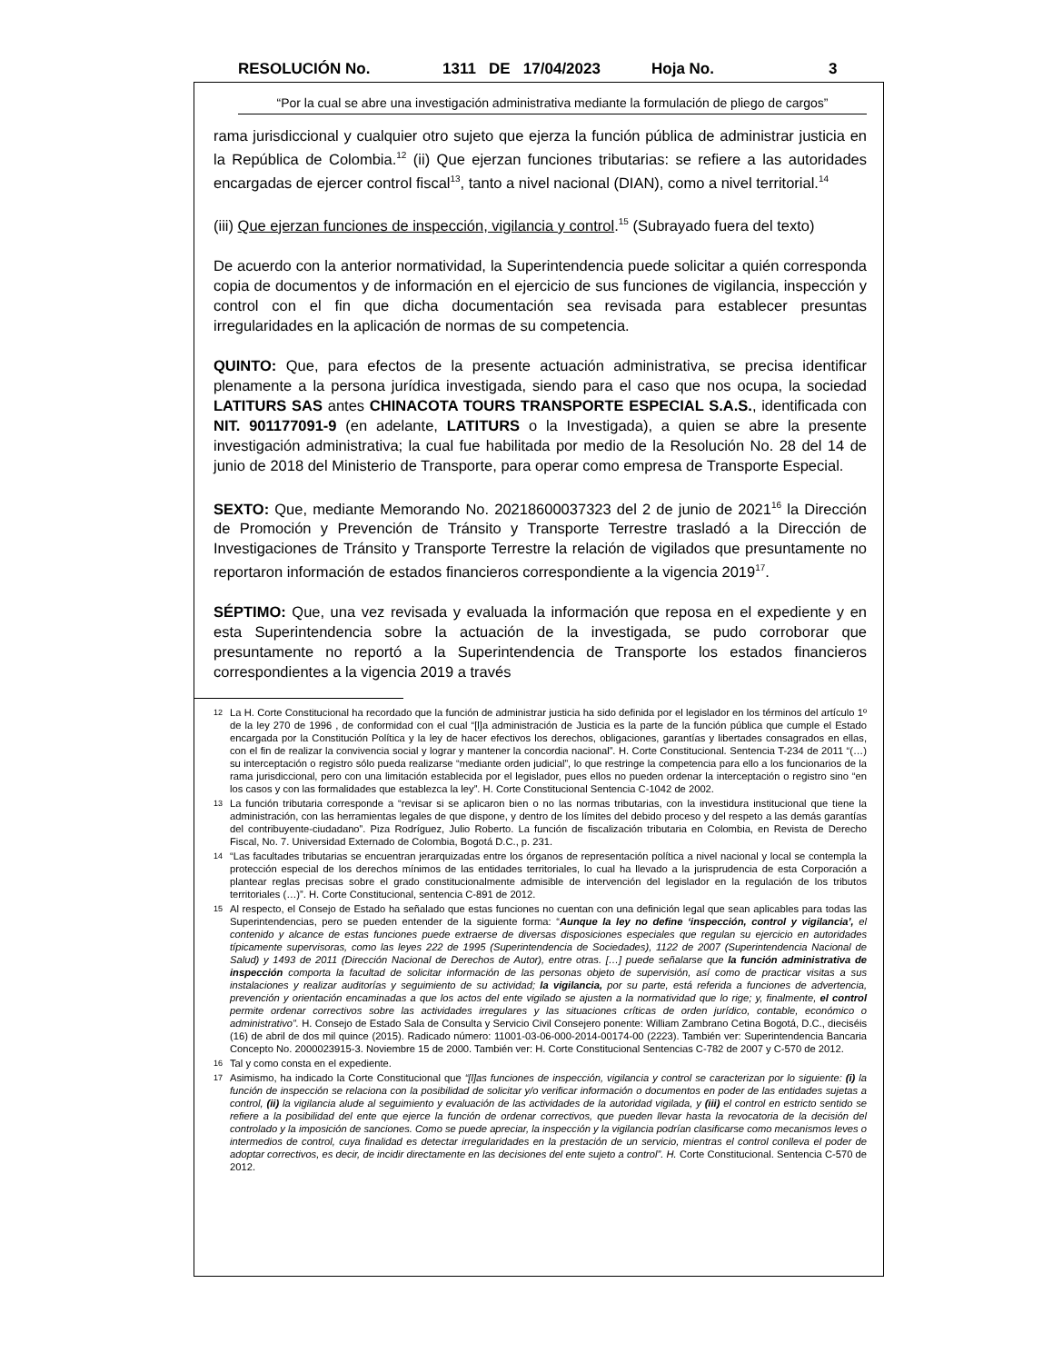RESOLUCIÓN No. 1311 DE 17/04/2023 Hoja No. 3
“Por la cual se abre una investigación administrativa mediante la formulación de pliego de cargos”
rama jurisdiccional y cualquier otro sujeto que ejerza la función pública de administrar justicia en la República de Colombia.<sup>12</sup> (ii) Que ejerzan funciones tributarias: se refiere a las autoridades encargadas de ejercer control fiscal<sup>13</sup>, tanto a nivel nacional (DIAN), como a nivel territorial.<sup>14</sup>
(iii) Que ejerzan funciones de inspección, vigilancia y control.<sup>15</sup> (Subrayado fuera del texto)
De acuerdo con la anterior normatividad, la Superintendencia puede solicitar a quién corresponda copia de documentos y de información en el ejercicio de sus funciones de vigilancia, inspección y control con el fin que dicha documentación sea revisada para establecer presuntas irregularidades en la aplicación de normas de su competencia.
QUINTO: Que, para efectos de la presente actuación administrativa, se precisa identificar plenamente a la persona jurídica investigada, siendo para el caso que nos ocupa, la sociedad LATITURS SAS antes CHINACOTA TOURS TRANSPORTE ESPECIAL S.A.S., identificada con NIT. 901177091-9 (en adelante, LATITURS o la Investigada), a quien se abre la presente investigación administrativa; la cual fue habilitada por medio de la Resolución No. 28 del 14 de junio de 2018 del Ministerio de Transporte, para operar como empresa de Transporte Especial.
SEXTO: Que, mediante Memorando No. 20218600037323 del 2 de junio de 2021<sup>16</sup> la Dirección de Promoción y Prevención de Tránsito y Transporte Terrestre trasladó a la Dirección de Investigaciones de Tránsito y Transporte Terrestre la relación de vigilados que presuntamente no reportaron información de estados financieros correspondiente a la vigencia 2019<sup>17</sup>.
SÉPTIMO: Que, una vez revisada y evaluada la información que reposa en el expediente y en esta Superintendencia sobre la actuación de la investigada, se pudo corroborar que presuntamente no reportó a la Superintendencia de Transporte los estados financieros correspondientes a la vigencia 2019 a través
12 La H. Corte Constitucional ha recordado que la función de administrar justicia ha sido definida por el legislador en los términos del artículo 1º de la ley 270 de 1996 , de conformidad con el cual “[l]a administración de Justicia es la parte de la función pública que cumple el Estado encargada por la Constitución Política y la ley de hacer efectivos los derechos, obligaciones, garantías y libertades consagrados en ellas, con el fin de realizar la convivencia social y lograr y mantener la concordia nacional”. H. Corte Constitucional. Sentencia T-234 de 2011 “(…) su interceptación o registro sólo pueda realizarse “mediante orden judicial”, lo que restringe la competencia para ello a los funcionarios de la rama jurisdiccional, pero con una limitación establecida por el legislador, pues ellos no pueden ordenar la interceptación o registro sino “en los casos y con las formalidades que establezca la ley”. H. Corte Constitucional Sentencia C-1042 de 2002.
13 La función tributaria corresponde a “revisar si se aplicaron bien o no las normas tributarias, con la investidura institucional que tiene la administración, con las herramientas legales de que dispone, y dentro de los límites del debido proceso y del respeto a las demás garantías del contribuyente-ciudadano”. Piza Rodríguez, Julio Roberto. La función de fiscalización tributaria en Colombia, en Revista de Derecho Fiscal, No. 7. Universidad Externado de Colombia, Bogotá D.C., p. 231.
14 “Las facultades tributarias se encuentran jerarquizadas entre los órganos de representación política a nivel nacional y local se contempla la protección especial de los derechos mínimos de las entidades territoriales, lo cual ha llevado a la jurisprudencia de esta Corporación a plantear reglas precisas sobre el grado constitucionalmente admisible de intervención del legislador en la regulación de los tributos territoriales (…)”. H. Corte Constitucional, sentencia C-891 de 2012.
15 Al respecto, el Consejo de Estado ha señalado que estas funciones no cuentan con una definición legal que sean aplicables para todas las Superintendencias, pero se pueden entender de la siguiente forma: “Aunque la ley no define ‘inspección, control y vigilancia’, el contenido y alcance de estas funciones puede extraerse de diversas disposiciones especiales que regulan su ejercicio en autoridades típicamente supervisoras, como las leyes 222 de 1995 (Superintendencia de Sociedades), 1122 de 2007 (Superintendencia Nacional de Salud) y 1493 de 2011 (Dirección Nacional de Derechos de Autor), entre otras. […] puede señalarse que la función administrativa de inspección comporta la facultad de solicitar información de las personas objeto de supervisión, así como de practicar visitas a sus instalaciones y realizar auditorías y seguimiento de su actividad; la vigilancia, por su parte, está referida a funciones de advertencia, prevención y orientación encaminadas a que los actos del ente vigilado se ajusten a la normatividad que lo rige; y, finalmente, el control permite ordenar correctivos sobre las actividades irregulares y las situaciones críticas de orden jurídico, contable, económico o administrativo”. H. Consejo de Estado Sala de Consulta y Servicio Civil Consejero ponente: William Zambrano Cetina Bogotá, D.C., dieciséis (16) de abril de dos mil quince (2015). Radicado número: 11001-03-06-000-2014-00174-00 (2223). También ver: Superintendencia Bancaria Concepto No. 2000023915-3. Noviembre 15 de 2000. También ver: H. Corte Constitucional Sentencias C-782 de 2007 y C-570 de 2012.
16 Tal y como consta en el expediente.
17 Asimismo, ha indicado la Corte Constitucional que “[l]as funciones de inspección, vigilancia y control se caracterizan por lo siguiente: (i) la función de inspección se relaciona con la posibilidad de solicitar y/o verificar información o documentos en poder de las entidades sujetas a control, (ii) la vigilancia alude al seguimiento y evaluación de las actividades de la autoridad vigilada, y (iii) el control en estricto sentido se refiere a la posibilidad del ente que ejerce la función de ordenar correctivos, que pueden llevar hasta la revocatoria de la decisión del controlado y la imposición de sanciones. Como se puede apreciar, la inspección y la vigilancia podrían clasificarse como mecanismos leves o intermedios de control, cuya finalidad es detectar irregularidades en la prestación de un servicio, mientras el control conlleva el poder de adoptar correctivos, es decir, de incidir directamente en las decisiones del ente sujeto a control”. H. Corte Constitucional. Sentencia C-570 de 2012.